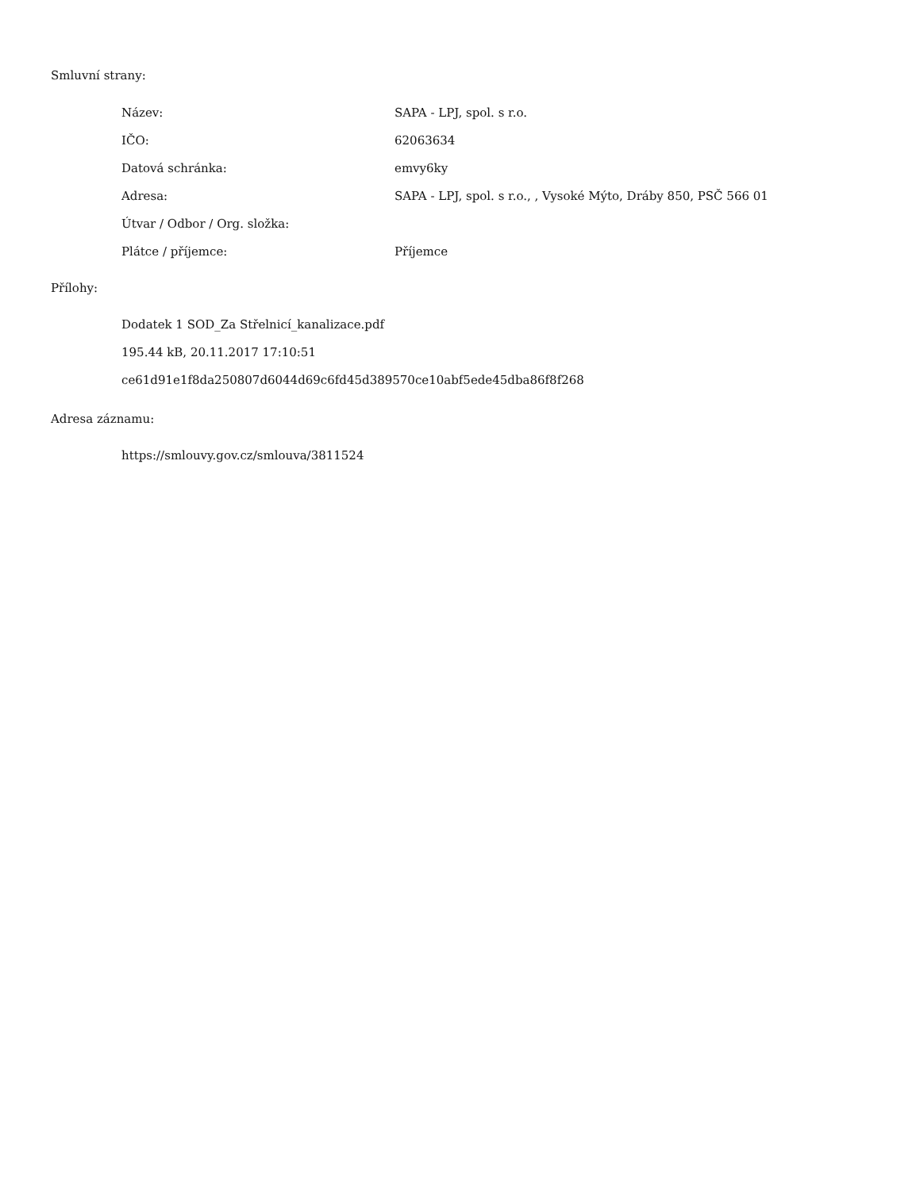Smluvní strany:
| Název: | SAPA - LPJ, spol. s r.o. |
| IČO: | 62063634 |
| Datová schránka: | emvy6ky |
| Adresa: | SAPA - LPJ, spol. s r.o., , Vysoké Mýto, Dráby 850, PSČ 566 01 |
| Útvar / Odbor / Org. složka: | |
| Plátce / příjemce: | Příjemce |
Přílohy:
Dodatek 1 SOD_Za Střelnicí_kanalizace.pdf
195.44 kB, 20.11.2017 17:10:51
ce61d91e1f8da250807d6044d69c6fd45d389570ce10abf5ede45dba86f8f268
Adresa záznamu:
https://smlouvy.gov.cz/smlouva/3811524